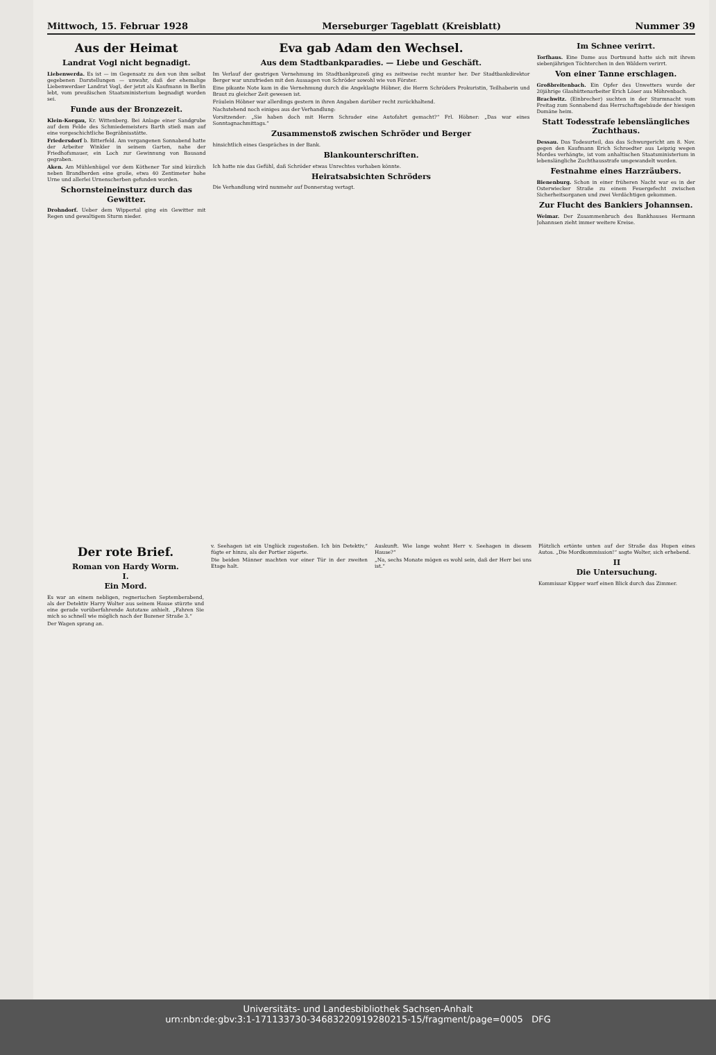Mittwoch, 15. Februar 1928 Merseburger Tageblatt (Kreisblatt) Nummer 39
Aus der Heimat
Landrat Vogl nicht begnadigt.
Liebenwerda. Es ist — im Gegensatz zu den von ihm selbst gegebenen Darstellungen — unwahr, daß der ehemalige Liebenwerdaer Landrat Vogl, der jetzt als Kaufmann in Berlin lebt, vom preußischen Staatsministerium begnadigt worden sei.
Funde aus der Bronzezeit.
Klein-Korgau, Kr. Wittenberg. Bei Anlage einer Sandgrube auf dem Felde des Schmiedemeisters Barth stieß man auf eine vorgeschichtliche Begräbnisstätte.
Friedersdorf b. Bitterfeld. Am vergangenen Sonnabend hatte der Arbeiter Winkler in seinem Garten, nahe der Friedhofsmauer, ein Loch zur Gewinnung von Bausand gegraben.
Aken. Am Mühlenhügel vor dem Köthener Tor sind kürzlich neben Brandherden eine große, etwa 40 Zentimeter hohe Urne und allerlei Urnenscherben gefunden worden.
Schornsteineinsturz durch das Gewitter.
Drohndorf. Ueber dem Wippertal ging ein Gewitter mit Regen und gewaltigem Sturm nieder.
Eva gab Adam den Wechsel.
Aus dem Stadtbankparadies. — Liebe und Geschäft.
Im Verlauf der gestrigen Vernehmung im Stadtbankprozeß ging es zeitweise recht munter her. Der Stadtbankdirektor Berger war unzufrieden mit den Aussagen von Schröder sowohl wie von Förster.
Eine pikante Note kam in die Vernehmung durch die Angeklagte Höbner, die Herrn Schröders Prokuristin, Teilhaberin und Braut zu gleicher Zeit gewesen ist.
Fräulein Höbner war allerdings gestern in ihren Angaben darüber recht zurückhaltend.
Nachstehend noch einiges aus der Verhandlung:
Vorsitzender: „Sie haben doch mit Herrn Schrader eine Autofahrt gemacht?“ Frl. Höbner: „Das war eines Sonntagnachmittags.“
Zusammenstoß zwischen Schröder und Berger
hinsichtlich eines Gespräches in der Bank.
Blankounterschriften.
Ich hatte nie das Gefühl, daß Schröder etwas Unrechtes vorhaben könnte.
Heiratsabsichten Schröders
Die Verhandlung wird nunmehr auf Donnerstag vertagt.
Im Schnee verirrt.
Torfhaus. Eine Dame aus Dortmund hatte sich mit ihrem siebenjährigen Töchterchen in den Wäldern verirrt.
Von einer Tanne erschlagen.
Großbreitenbach. Ein Opfer des Unwetters wurde der 20jährige Glashüttenarbeiter Erich Löser aus Möhrenbach.
Brachwitz. (Einbrecher) suchten in der Sturmnacht vom Freitag zum Sonnabend das Herrschaftsgebäude der hiesigen Domäne heim.
Statt Todesstrafe lebenslängliches Zuchthaus.
Dessau. Das Todesurteil, das das Schwurgericht am 8. Nov. gegen den Kaufmann Erich Schroedter aus Leipzig wegen Mordes verhängte, ist vom anhaltischen Staatsministerium in lebenslängliche Zuchthausstrafe umgewandelt worden.
Festnahme eines Harzräubers.
Bienenburg. Schon in einer früheren Nacht war es in der Osterwiecker Straße zu einem Feuergefecht zwischen Sicherheitsorganen und zwei Verdächtigen gekommen.
Zur Flucht des Bankiers Johannsen.
Weimar. Der Zusammenbruch des Bankhauses Hermann Johannsen zieht immer weitere Kreise.
Der rote Brief.
Roman von Hardy Worm.
I.
Ein Mord.
Es war an einem nebligen, regnerischen Septemberabend, als der Detektiv Harry Wolter aus seinem Hause stürzte und eine gerade vorüberfahrende Autotaxe anhielt. „Fahren Sie mich so schnell wie möglich nach der Bozener Straße 3.“
Der Wagen sprang an.
v. Seehagen ist ein Unglück zugestoßen. Ich bin Detektiv,“ fügte er hinzu, als der Portier zögerte.
Die beiden Männer machten vor einer Tür in der zweiten Etage halt.
Auskunft. Wie lange wohnt Herr v. Seehagen in diesem Hause?“
„Na, sechs Monate mögen es wohl sein, daß der Herr bei uns ist.“
Plötzlich ertönte unten auf der Straße das Hupen eines Autos. „Die Mordkommission!“ sagte Wolter, sich erhebend.
II
Die Untersuchung.
Kommissar Kipper warf einen Blick durch das Zimmer.
Universitäts- und Landesbibliothek Sachsen-Anhalt
urn:nbn:de:gbv:3:1-171133730-34683220919280215-15/fragment/page=0005 DFG